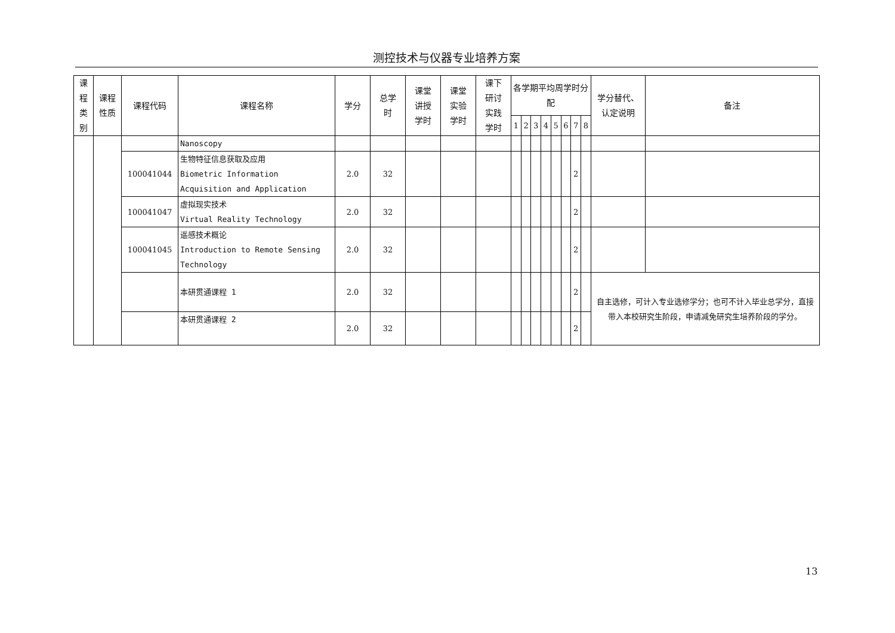测控技术与仪器专业培养方案
| 课 程 类 别 | 课程 性质 | 课程代码 | 课程名称 | 学分 | 总学 时 | 课堂 讲授 学时 | 课堂 实验 学时 | 课下 研讨 实践 学时 | 各学期平均周学时分配 | | | | | | | | 学分替代、 认定说明 | 备注 |
| --- | --- | --- | --- | --- | --- | --- | --- | --- | --- | --- | --- | --- | --- | --- | --- | --- | --- | --- |
| | | | | | | | | | 1 | 2 | 3 | 4 | 5 | 6 | 7 | 8 | | |
| | | | Nanoscopy | | | | | | | | | | | | | | | |
| | | 100041044 | 生物特征信息获取及应用 Biometric Information Acquisition and Application | 2.0 | 32 | | | | | | | | | | 2 | | | |
| | | 100041047 | 虚拟现实技术 Virtual Reality Technology | 2.0 | 32 | | | | | | | | | | 2 | | | |
| | | 100041045 | 遥感技术概论 Introduction to Remote Sensing Technology | 2.0 | 32 | | | | | | | | | | 2 | | | |
| | | | 本研贯通课程 1 | 2.0 | 32 | | | | | | | | | | 2 | | 自主选修，可计入专业选修学分；也可不计入毕业总学分，直接带入本校研究生阶段，申请减免研究生培养阶段的学分。 | |
| | | | 本研贯通课程 2 | 2.0 | 32 | | | | | | | | | | 2 | | | |
13